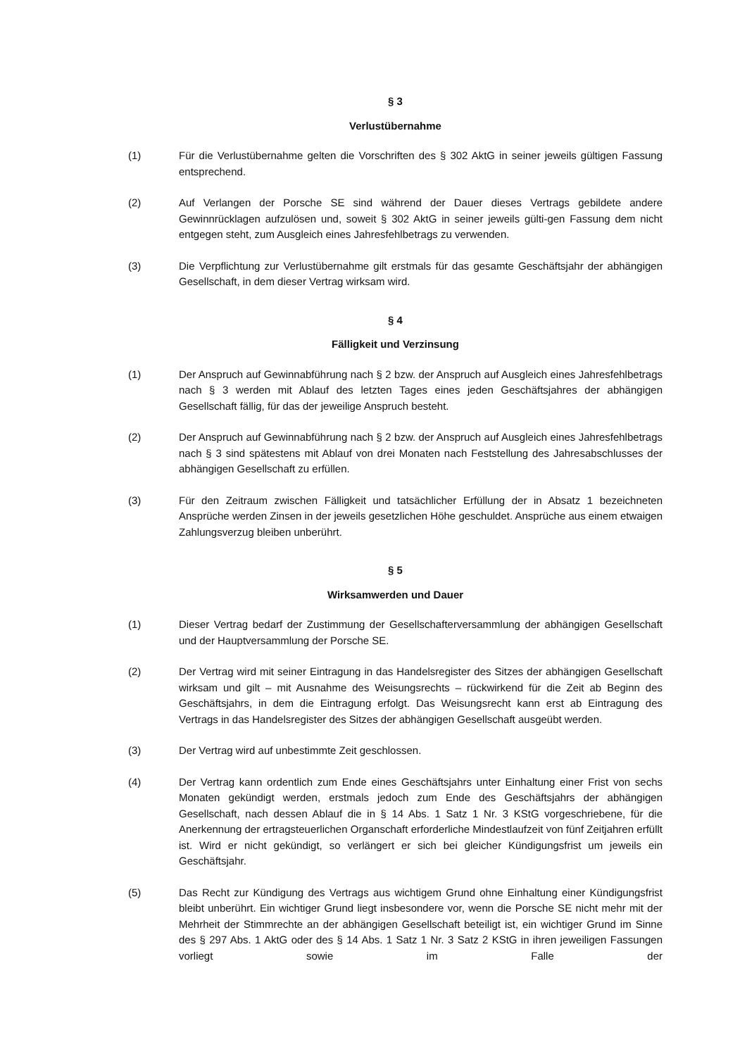§ 3
Verlustübernahme
(1) Für die Verlustübernahme gelten die Vorschriften des § 302 AktG in seiner jeweils gültigen Fassung entsprechend.
(2) Auf Verlangen der Porsche SE sind während der Dauer dieses Vertrags gebildete andere Gewinnrücklagen aufzulösen und, soweit § 302 AktG in seiner jeweils gülti-gen Fassung dem nicht entgegen steht, zum Ausgleich eines Jahresfehlbetrags zu verwenden.
(3) Die Verpflichtung zur Verlustübernahme gilt erstmals für das gesamte Geschäftsjahr der abhängigen Gesellschaft, in dem dieser Vertrag wirksam wird.
§ 4
Fälligkeit und Verzinsung
(1) Der Anspruch auf Gewinnabführung nach § 2 bzw. der Anspruch auf Ausgleich eines Jahresfehlbetrags nach § 3 werden mit Ablauf des letzten Tages eines jeden Geschäftsjahres der abhängigen Gesellschaft fällig, für das der jeweilige Anspruch besteht.
(2) Der Anspruch auf Gewinnabführung nach § 2 bzw. der Anspruch auf Ausgleich eines Jahresfehlbetrags nach § 3 sind spätestens mit Ablauf von drei Monaten nach Feststellung des Jahresabschlusses der abhängigen Gesellschaft zu erfüllen.
(3) Für den Zeitraum zwischen Fälligkeit und tatsächlicher Erfüllung der in Absatz 1 bezeichneten Ansprüche werden Zinsen in der jeweils gesetzlichen Höhe geschuldet. Ansprüche aus einem etwaigen Zahlungsverzug bleiben unberührt.
§ 5
Wirksamwerden und Dauer
(1) Dieser Vertrag bedarf der Zustimmung der Gesellschafterversammlung der abhängigen Gesellschaft und der Hauptversammlung der Porsche SE.
(2) Der Vertrag wird mit seiner Eintragung in das Handelsregister des Sitzes der abhängigen Gesellschaft wirksam und gilt – mit Ausnahme des Weisungsrechts – rückwirkend für die Zeit ab Beginn des Geschäftsjahrs, in dem die Eintragung erfolgt. Das Weisungsrecht kann erst ab Eintragung des Vertrags in das Handelsregister des Sitzes der abhängigen Gesellschaft ausgeübt werden.
(3) Der Vertrag wird auf unbestimmte Zeit geschlossen.
(4) Der Vertrag kann ordentlich zum Ende eines Geschäftsjahrs unter Einhaltung einer Frist von sechs Monaten gekündigt werden, erstmals jedoch zum Ende des Geschäftsjahrs der abhängigen Gesellschaft, nach dessen Ablauf die in § 14 Abs. 1 Satz 1 Nr. 3 KStG vorgeschriebene, für die Anerkennung der ertragsteuerlichen Organschaft erforderliche Mindestlaufzeit von fünf Zeitjahren erfüllt ist. Wird er nicht gekündigt, so verlängert er sich bei gleicher Kündigungsfrist um jeweils ein Geschäftsjahr.
(5) Das Recht zur Kündigung des Vertrags aus wichtigem Grund ohne Einhaltung einer Kündigungsfrist bleibt unberührt. Ein wichtiger Grund liegt insbesondere vor, wenn die Porsche SE nicht mehr mit der Mehrheit der Stimmrechte an der abhängigen Gesellschaft beteiligt ist, ein wichtiger Grund im Sinne des § 297 Abs. 1 AktG oder des § 14 Abs. 1 Satz 1 Nr. 3 Satz 2 KStG in ihren jeweiligen Fassungen vorliegt sowie im Falle der